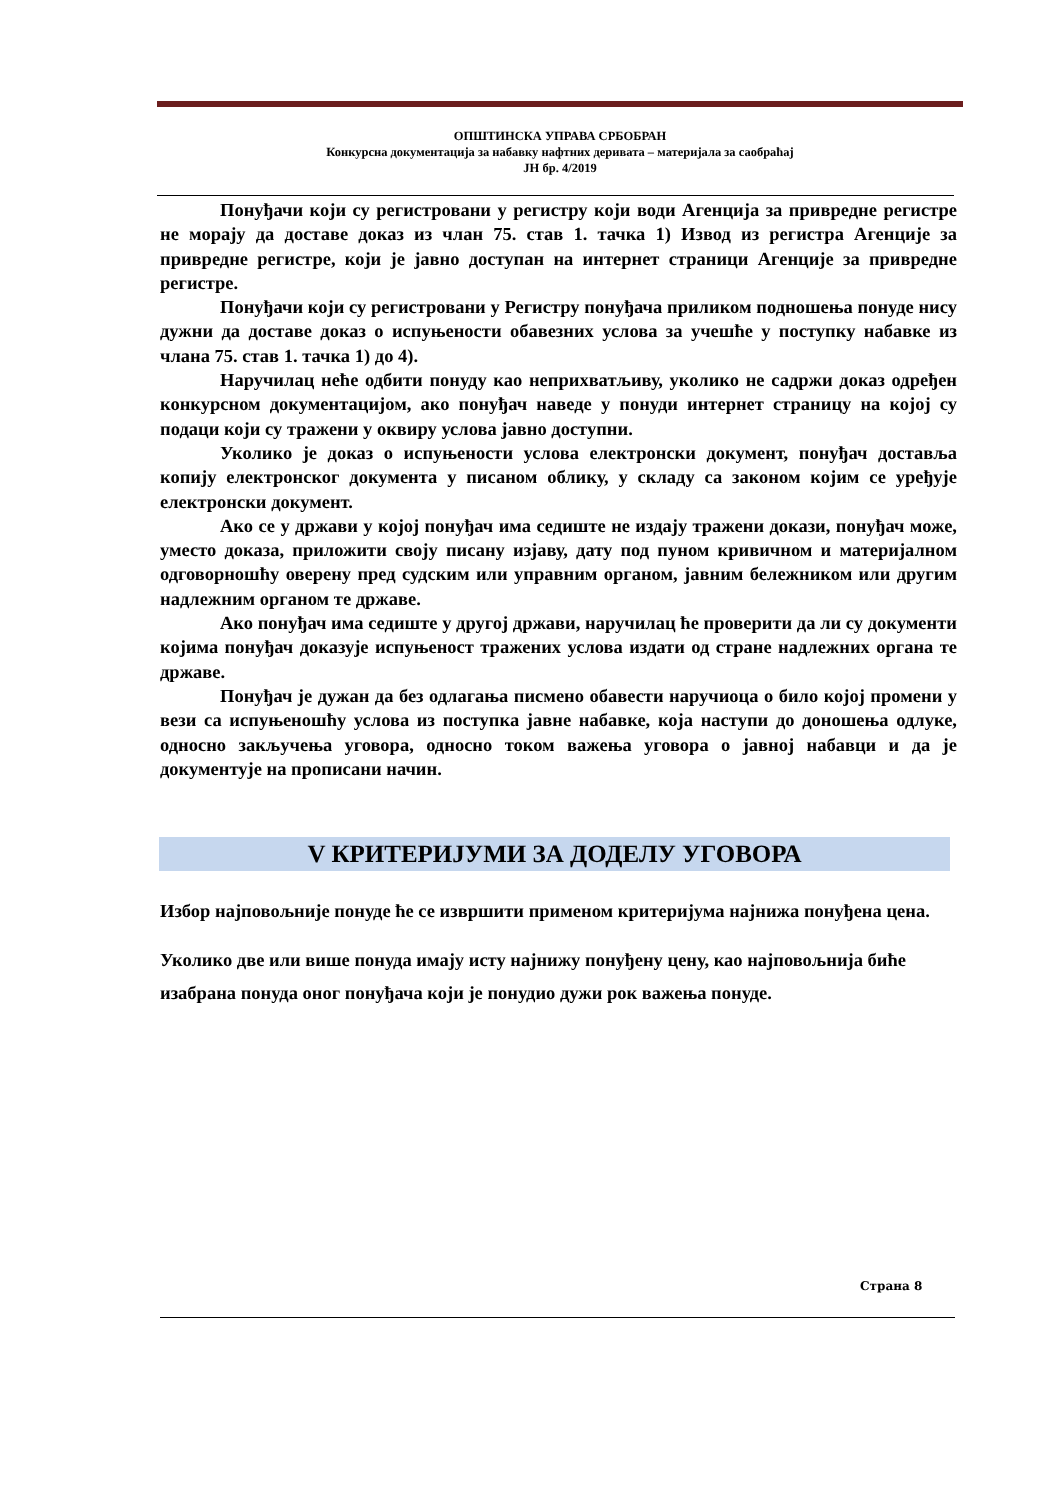ОПШТИНСКА УПРАВА СРБОБРАН
Конкурсна документација за набавку нафтних деривата – материјала за саобраћај
ЈН бр. 4/2019
Понуђачи који су регистровани у регистру који води Агенција за привредне регистре не морају да доставе доказ из члан 75. став 1. тачка 1) Извод из регистра Агенције за привредне регистре, који је јавно доступан на интернет страници Агенције за привредне регистре.
Понуђачи који су регистровани у Регистру понуђача приликом подношења понуде нису дужни да доставе доказ о испуњености обавезних услова за учешће у поступку набавке из члана 75. став 1. тачка 1) до 4).
Наручилац неће одбити понуду као неприхватљиву, уколико не садржи доказ одређен конкурсном документацијом, ако понуђач наведе у понуди интернет страницу на којој су подаци који су тражени у оквиру услова јавно доступни.
Уколико је доказ о испуњености услова електронски документ, понуђач доставља копију електронског документа у писаном облику, у складу са законом којим се уређује електронски документ.
Ако се у држави у којој понуђач има седиште не издају тражени докази, понуђач може, уместо доказа, приложити своју писану изјаву, дату под пуном кривичном и материјалном одговорношћу оверену пред судским или управним органом, јавним бележником или другим надлежним органом те државе.
Ако понуђач има седиште у другој држави, наручилац ће проверити да ли су документи којима понуђач доказује испуњеност тражених услова издати од стране надлежних органа те државе.
Понуђач је дужан да без одлагања писмено обавести наручиоца о било којој промени у вези са испуњеношћу услова из поступка јавне набавке, која наступи до доношења одлуке, односно закључења уговора, односно током важења уговора о јавној набавци и да је документује на прописани начин.
V КРИТЕРИЈУМИ ЗА ДОДЕЛУ УГОВОРА
Избор најповољније понуде ће се извршити применом критеријума најнижа понуђена цена.
Уколико две или више понуда имају исту најнижу понуђену цену, као најповољнија биће изабрана понуда оног понуђача који је понудио дужи рок важења понуде.
Страна 8